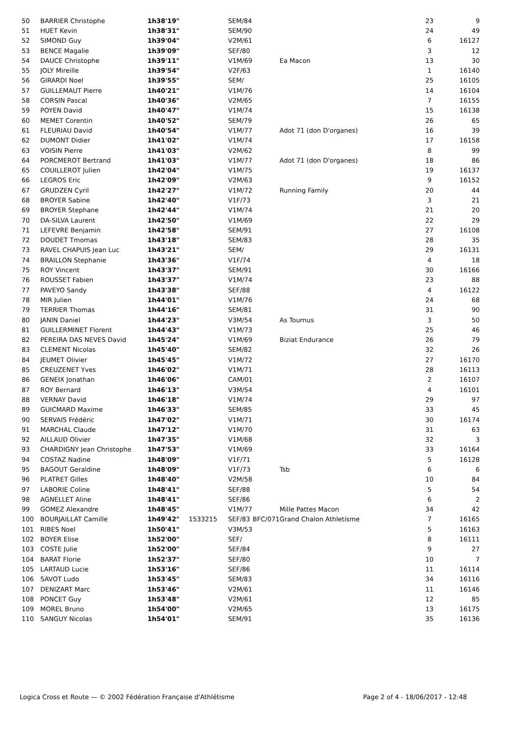| 50 | BARRIER Christophe | 1h38'19" | | SEM/84 | | | 23 | 9 |
| 51 | HUET Kevin | 1h38'31" | | SEM/90 | | | 24 | 49 |
| 52 | SIMOND Guy | 1h39'04" | | V2M/61 | | | 6 | 16127 |
| 53 | BENCE Magalie | 1h39'09" | | SEF/80 | | | 3 | 12 |
| 54 | DAUCE Christophe | 1h39'11" | | V1M/69 | | Ea Macon | 13 | 30 |
| 55 | JOLY Mireille | 1h39'54" | | V2F/63 | | | 1 | 16140 |
| 56 | GIRARDI Noel | 1h39'55" | | SEM/ | | | 25 | 16105 |
| 57 | GUILLEMAUT Pierre | 1h40'21" | | V1M/76 | | | 14 | 16104 |
| 58 | CORSIN Pascal | 1h40'36" | | V2M/65 | | | 7 | 16155 |
| 59 | POYEN David | 1h40'47" | | V1M/74 | | | 15 | 16138 |
| 60 | MEMET Corentin | 1h40'52" | | SEM/79 | | | 26 | 65 |
| 61 | FLEURIAU David | 1h40'54" | | V1M/77 | | Adot 71 (don D'organes) | 16 | 39 |
| 62 | DUMONT Didier | 1h41'02" | | V1M/74 | | | 17 | 16158 |
| 63 | VOISIN Pierre | 1h41'03" | | V2M/62 | | | 8 | 99 |
| 64 | PORCMEROT Bertrand | 1h41'03" | | V1M/77 | | Adot 71 (don D'organes) | 18 | 86 |
| 65 | COUILLEROT Julien | 1h42'04" | | V1M/75 | | | 19 | 16137 |
| 66 | LEGROS Eric | 1h42'09" | | V2M/63 | | | 9 | 16152 |
| 67 | GRUDZEN Cyril | 1h42'27" | | V1M/72 | | Running Family | 20 | 44 |
| 68 | BROYER Sabine | 1h42'40" | | V1F/73 | | | 3 | 21 |
| 69 | BROYER Stephane | 1h42'44" | | V1M/74 | | | 21 | 20 |
| 70 | DA-SILVA Laurent | 1h42'50" | | V1M/69 | | | 22 | 29 |
| 71 | LEFEVRE Benjamin | 1h42'58" | | SEM/91 | | | 27 | 16108 |
| 72 | DOUDET Tmomas | 1h43'18" | | SEM/83 | | | 28 | 35 |
| 73 | RAVEL CHAPUIS Jean Luc | 1h43'21" | | SEM/ | | | 29 | 16131 |
| 74 | BRAILLON Stephanie | 1h43'36" | | V1F/74 | | | 4 | 18 |
| 75 | ROY Vincent | 1h43'37" | | SEM/91 | | | 30 | 16166 |
| 76 | ROUSSET Fabien | 1h43'37" | | V1M/74 | | | 23 | 88 |
| 77 | PAVEYO Sandy | 1h43'38" | | SEF/88 | | | 4 | 16122 |
| 78 | MIR Julien | 1h44'01" | | V1M/76 | | | 24 | 68 |
| 79 | TERRIER Thomas | 1h44'16" | | SEM/81 | | | 31 | 90 |
| 80 | JANIN Daniel | 1h44'23" | | V3M/54 | | As Tournus | 3 | 50 |
| 81 | GUILLERMINET Florent | 1h44'43" | | V1M/73 | | | 25 | 46 |
| 82 | PEREIRA DAS NEVES David | 1h45'24" | | V1M/69 | | Biziat Endurance | 26 | 79 |
| 83 | CLEMENT Nicolas | 1h45'40" | | SEM/82 | | | 32 | 26 |
| 84 | JEUMET Olivier | 1h45'45" | | V1M/72 | | | 27 | 16170 |
| 85 | CREUZENET Yves | 1h46'02" | | V1M/71 | | | 28 | 16113 |
| 86 | GENEIX Jonathan | 1h46'06" | | CAM/01 | | | 2 | 16107 |
| 87 | ROY Bernard | 1h46'13" | | V3M/54 | | | 4 | 16101 |
| 88 | VERNAY David | 1h46'18" | | V1M/74 | | | 29 | 97 |
| 89 | GUICMARD Maxime | 1h46'33" | | SEM/85 | | | 33 | 45 |
| 90 | SERVAIS Frédéric | 1h47'02" | | V1M/71 | | | 30 | 16174 |
| 91 | MARCHAL Claude | 1h47'12" | | V1M/70 | | | 31 | 63 |
| 92 | AILLAUD Olivier | 1h47'35" | | V1M/68 | | | 32 | 3 |
| 93 | CHARDIGNY Jean Christophe | 1h47'53" | | V1M/69 | | | 33 | 16164 |
| 94 | COSTAZ Nadine | 1h48'09" | | V1F/71 | | | 5 | 16128 |
| 95 | BAGOUT Geraldine | 1h48'09" | | V1F/73 | | Tsb | 6 | 6 |
| 96 | PLATRET Gilles | 1h48'40" | | V2M/58 | | | 10 | 84 |
| 97 | LABORIE Coline | 1h48'41" | | SEF/88 | | | 5 | 54 |
| 98 | AGNELLET Aline | 1h48'41" | | SEF/86 | | | 6 | 2 |
| 99 | GOMEZ Alexandre | 1h48'45" | | V1M/77 | | Mille Pattes Macon | 34 | 42 |
| 100 | BOURJAILLAT Camille | 1h49'42" | 1533215 | SEF/83 | BFC/071 | Grand Chalon Athletisme | 7 | 16165 |
| 101 | RIBES Noel | 1h50'41" | | V3M/53 | | | 5 | 16163 |
| 102 | BOYER Elise | 1h52'00" | | SEF/ | | | 8 | 16111 |
| 103 | COSTE Julie | 1h52'00" | | SEF/84 | | | 9 | 27 |
| 104 | BARAT Florie | 1h52'37" | | SEF/80 | | | 10 | 7 |
| 105 | LARTAUD Lucie | 1h53'16" | | SEF/86 | | | 11 | 16114 |
| 106 | SAVOT Ludo | 1h53'45" | | SEM/83 | | | 34 | 16116 |
| 107 | DENIZART Marc | 1h53'46" | | V2M/61 | | | 11 | 16146 |
| 108 | PONCET Guy | 1h53'48" | | V2M/61 | | | 12 | 85 |
| 109 | MOREL Bruno | 1h54'00" | | V2M/65 | | | 13 | 16175 |
| 110 | SANGUY Nicolas | 1h54'01" | | SEM/91 | | | 35 | 16136 |
Logica Cross et Route — © 2002 Fédération Française d'Athlétisme Page 2 of 4 - 18/06/2017 - 12:48